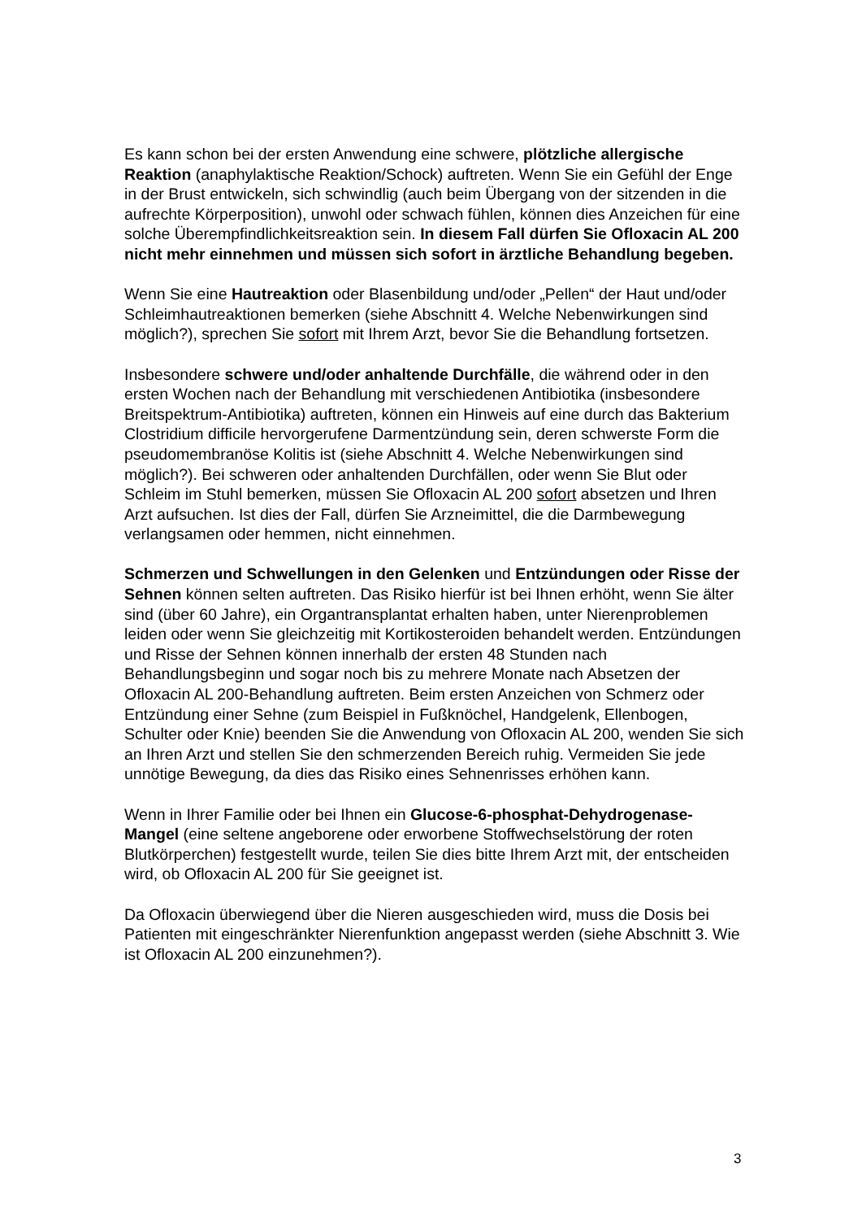Es kann schon bei der ersten Anwendung eine schwere, plötzliche allergische Reaktion (anaphylaktische Reaktion/Schock) auftreten. Wenn Sie ein Gefühl der Enge in der Brust entwickeln, sich schwindlig (auch beim Übergang von der sitzenden in die aufrechte Körperposition), unwohl oder schwach fühlen, können dies Anzeichen für eine solche Überempfindlichkeitsreaktion sein. In diesem Fall dürfen Sie Ofloxacin AL 200 nicht mehr einnehmen und müssen sich sofort in ärztliche Behandlung begeben.
Wenn Sie eine Hautreaktion oder Blasenbildung und/oder „Pellen“ der Haut und/oder Schleimhautreaktionen bemerken (siehe Abschnitt 4. Welche Nebenwirkungen sind möglich?), sprechen Sie sofort mit Ihrem Arzt, bevor Sie die Behandlung fortsetzen.
Insbesondere schwere und/oder anhaltende Durchfälle, die während oder in den ersten Wochen nach der Behandlung mit verschiedenen Antibiotika (insbesondere Breitspektrum-Antibiotika) auftreten, können ein Hinweis auf eine durch das Bakterium Clostridium difficile hervorgerufene Darmentzündung sein, deren schwerste Form die pseudomembranöse Kolitis ist (siehe Abschnitt 4. Welche Nebenwirkungen sind möglich?). Bei schweren oder anhaltenden Durchfällen, oder wenn Sie Blut oder Schleim im Stuhl bemerken, müssen Sie Ofloxacin AL 200 sofort absetzen und Ihren Arzt aufsuchen. Ist dies der Fall, dürfen Sie Arzneimittel, die die Darmbewegung verlangsamen oder hemmen, nicht einnehmen.
Schmerzen und Schwellungen in den Gelenken und Entzündungen oder Risse der Sehnen können selten auftreten. Das Risiko hierfür ist bei Ihnen erhöht, wenn Sie älter sind (über 60 Jahre), ein Organtransplantat erhalten haben, unter Nierenproblemen leiden oder wenn Sie gleichzeitig mit Kortikosteroiden behandelt werden. Entzündungen und Risse der Sehnen können innerhalb der ersten 48 Stunden nach Behandlungsbeginn und sogar noch bis zu mehrere Monate nach Absetzen der Ofloxacin AL 200-Behandlung auftreten. Beim ersten Anzeichen von Schmerz oder Entzündung einer Sehne (zum Beispiel in Fußknöchel, Handgelenk, Ellenbogen, Schulter oder Knie) beenden Sie die Anwendung von Ofloxacin AL 200, wenden Sie sich an Ihren Arzt und stellen Sie den schmerzenden Bereich ruhig. Vermeiden Sie jede unnötige Bewegung, da dies das Risiko eines Sehnenrisses erhöhen kann.
Wenn in Ihrer Familie oder bei Ihnen ein Glucose-6-phosphat-Dehydrogenase-Mangel (eine seltene angeborene oder erworbene Stoffwechselstörung der roten Blutkörperchen) festgestellt wurde, teilen Sie dies bitte Ihrem Arzt mit, der entscheiden wird, ob Ofloxacin AL 200 für Sie geeignet ist.
Da Ofloxacin überwiegend über die Nieren ausgeschieden wird, muss die Dosis bei Patienten mit eingeschränkter Nierenfunktion angepasst werden (siehe Abschnitt 3. Wie ist Ofloxacin AL 200 einzunehmen?).
3